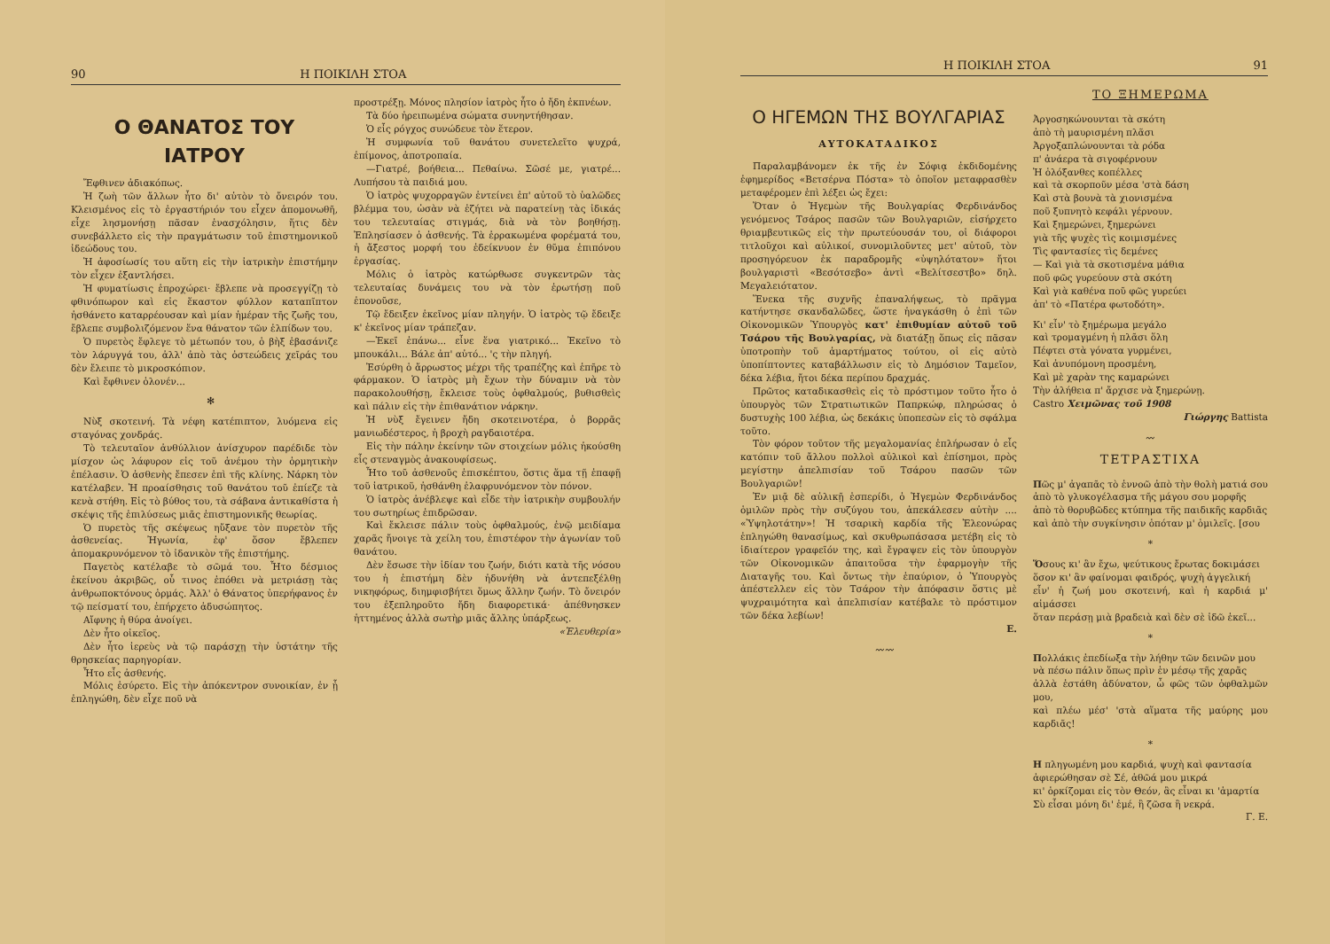90 Η ΠΟΙΚΙΛΗ ΣΤΟΑ
Ο ΘΑΝΑΤΟΣ ΤΟΥ ΙΑΤΡΟΥ
Ἔφθινεν ἀδιακόπως.
Ἡ ζωὴ τῶν ἄλλων ἦτο δι' αὐτὸν τὸ ὄνειρόν του. Κλεισμένος εἰς τὸ ἐργαστήριόν του εἶχεν ἀπομονωθῆ, εἶχε λησμονήσῃ πᾶσαν ἐνασχόλησιν, ἥτις δὲν συνεβάλλετο εἰς τὴν πραγμάτωσιν τοῦ ἐπιστημονικοῦ ἰδεώδους του.
Ἡ ἀφοσίωσίς του αὕτη εἰς τὴν ἰατρικὴν ἐπιστήμην τὸν εἶχεν ἐξαντλήσει.
Ἡ φυματίωσις ἐπροχώρει· ἔβλεπε νὰ προσεγγίζῃ τὸ φθινόπωρον καὶ εἰς ἕκαστον φύλλον καταπῖπτον ἠσθάνετο καταρρέουσαν καὶ μίαν ἡμέραν τῆς ζωῆς του, ἔβλεπε συμβολιζόμενον ἕνα θάνατον τῶν ἐλπίδων του.
Ὁ πυρετὸς ἔφλεγε τὸ μέτωπόν του, ὁ βὴξ ἐβασάνιζε τὸν λάρυγγά του, ἀλλ' ἀπὸ τὰς ὀστεώδεις χεῖράς του δὲν ἔλειπε τὸ μικροσκόπιον.
Καὶ ἔφθινεν ὁλονέν...
✻
Νὺξ σκοτεινή. Τὰ νέφη κατέπιπτον, λυόμενα εἰς σταγόνας χονδράς.
Τὸ τελευταῖον ἀνθύλλιον ἀνίσχυρον παρέδιδε τὸν μίσχον ὡς λάφυρον εἰς τοῦ ἀνέμου τὴν ὁρμητικὴν ἐπέλασιν. Ὁ ἀσθενὴς ἔπεσεν ἐπὶ τῆς κλίνης. Νάρκη τὸν κατέλαβεν. Ἡ προαίσθησις τοῦ θανάτου τοῦ ἐπίεζε τὰ κενὰ στήθη. Εἰς τὸ βύθος του, τὰ σάβανα ἀντικαθίστα ἡ σκέψις τῆς ἐπιλύσεως μιᾶς ἐπιστημονικῆς θεωρίας.
Ὁ πυρετὸς τῆς σκέψεως ηὔξανε τὸν πυρετὸν τῆς ἀσθενείας. Ἠγωνία, ἐφ' ὅσον ἔβλεπεν ἀπομακρυνόμενον τὸ ἰδανικὸν τῆς ἐπιστήμης.
Παγετὸς κατέλαβε τὸ σῶμά του. Ἦτο δέσμιος ἐκείνου ἀκριβῶς, οὗ τινος ἐπόθει νὰ μετριάσῃ τὰς ἀνθρωποκτόνους ὁρμάς. Ἀλλ' ὁ Θάνατος ὑπερήφανος ἐν τῷ πείσματί του, ἐπήρχετο ἀδυσώπητος.
Αἴφνης ἡ θύρα ἀνοίγει.
Δὲν ἦτο οἰκεῖος.
Δὲν ἦτο ἱερεὺς νὰ τῷ παράσχῃ τὴν ὑστάτην τῆς θρησκείας παρηγορίαν.
Ἦτο εἷς ἀσθενής.
Μόλις ἐσύρετο. Εἰς τὴν ἀπόκεντρον συνοικίαν, ἐν ᾗ ἐπληγώθη, δὲν εἶχε ποῦ νὰ
προστρέξῃ. Μόνος πλησίον ἰατρὸς ἦτο ὁ ἤδη ἐκπνέων.
Τὰ δύο ἠρειπωμένα σώματα συνηντήθησαν.
Ὁ εἷς ρόγχος συνώδευε τὸν ἕτερον.
Ἡ συμφωνία τοῦ θανάτου συνετελεῖτο ψυχρά, ἐπίμονος, ἀποτροπαία.
—Γιατρέ, βοήθεια... Πεθαίνω. Σῶσέ με, γιατρέ... Λυπήσου τὰ παιδιά μου.
Ὁ ἰατρὸς ψυχορραγῶν ἐντείνει ἐπ' αὐτοῦ τὸ ὑαλῶδες βλέμμα του, ὡσὰν νὰ ἐζήτει νὰ παρατείνῃ τὰς ἰδικάς του τελευταίας στιγμάς, διὰ νὰ τὸν βοηθήσῃ. Ἐπλησίασεν ὁ ἀσθενής. Τὰ ἐρρακωμένα φορέματά του, ἡ ἄξεστος μορφή του ἐδείκνυον ἐν θῦμα ἐπιπόνου ἐργασίας.
Μόλις ὁ ἰατρὸς κατώρθωσε συγκεντρῶν τὰς τελευταίας δυνάμεις του νὰ τὸν ἐρωτήσῃ ποῦ ἐπονοῦσε,
Τῷ ἔδειξεν ἐκεῖνος μίαν πληγήν. Ὁ ἰατρὸς τῷ ἔδειξε κ' ἐκεῖνος μίαν τράπεζαν.
—Ἐκεῖ ἐπάνω... εἶνε ἕνα γιατρικό... Ἐκεῖνο τὸ μπουκάλι... Βάλε ἀπ' αὐτό... 'ς τὴν πληγή.
Ἐσύρθη ὁ ἄρρωστος μέχρι τῆς τραπέζης καὶ ἐπῆρε τὸ φάρμακον. Ὁ ἰατρὸς μὴ ἔχων τὴν δύναμιν νὰ τὸν παρακολουθήσῃ, ἔκλεισε τοὺς ὀφθαλμούς, βυθισθεὶς καὶ πάλιν εἰς τὴν ἐπιθανάτιον νάρκην.
Ἡ νὺξ ἔγεινεν ἤδη σκοτεινοτέρα, ὁ βορρᾶς μανιωδέστερος, ἡ βροχὴ ραγδαιοτέρα.
Εἰς τὴν πάλην ἐκείνην τῶν στοιχείων μόλις ἠκούσθη εἷς στεναγμὸς ἀνακουφίσεως.
Ἦτο τοῦ ἀσθενοῦς ἐπισκέπτου, ὅστις ἅμα τῇ ἐπαφῇ τοῦ ἰατρικοῦ, ἠσθάνθη ἐλαφρυνόμενον τὸν πόνον.
Ὁ ἰατρὸς ἀνέβλεψε καὶ εἶδε τὴν ἰατρικὴν συμβουλήν του σωτηρίως ἐπιδρῶσαν.
Καὶ ἔκλεισε πάλιν τοὺς ὀφθαλμούς, ἐνῷ μειδίαμα χαρᾶς ἤνοιγε τὰ χείλη του, ἐπιστέφον τὴν ἀγωνίαν τοῦ θανάτου.
Δὲν ἔσωσε τὴν ἰδίαν του ζωήν, διότι κατὰ τῆς νόσου του ἡ ἐπιστήμη δὲν ἠδυνήθη νὰ ἀντεπεξέλθῃ νικηφόρως, διημφισβήτει ὅμως ἄλλην ζωήν. Τὸ ὄνειρόν του ἐξεπληροῦτο ἤδη διαφορετικά· ἀπέθνησκεν ἡττημένος ἀλλὰ σωτὴρ μιᾶς ἄλλης ὑπάρξεως.
«Ἐλευθερία»
Η ΠΟΙΚΙΛΗ ΣΤΟΑ 91
Ο ΗΓΕΜΩΝ ΤΗΣ ΒΟΥΛΓΑΡΙΑΣ
ΑΥΤΟΚΑΤΑΔΙΚΟΣ
Παραλαμβάνομεν ἐκ τῆς ἐν Σόφιᾳ ἐκδιδομένης ἐφημερίδος «Βετσέρνα Πόστα» τὸ ὁποῖον μεταφρασθὲν μεταφέρομεν ἐπὶ λέξει ὡς ἔχει:
Ὅταν ὁ Ἡγεμὼν τῆς Βουλγαρίας Φερδινάνδος γενόμενος Τσάρος πασῶν τῶν Βουλγαριῶν, εἰσήρχετο θριαμβευτικῶς εἰς τὴν πρωτεύουσάν του, οἱ διάφοροι τιτλοῦχοι καὶ αὐλικοί, συνομιλοῦντες μετ' αὐτοῦ, τὸν προσηγόρευον ἐκ παραδρομῆς «ὑψηλότατον» ἤτοι βουλγαριστὶ «Βεσότσεβο» ἀντὶ «Βελίτσεστβο» δηλ. Μεγαλειότατον.
Ἕνεκα τῆς συχνῆς ἐπαναλήψεως, τὸ πρᾶγμα κατήντησε σκανδαλῶδες, ὥστε ἠναγκάσθη ὁ ἐπὶ τῶν Οἰκονομικῶν Ὑπουργὸς κατ' ἐπιθυμίαν αὐτοῦ τοῦ Τσάρου τῆς Βουλγαρίας, νὰ διατάξῃ ὅπως εἰς πᾶσαν ὑποτροπὴν τοῦ ἁμαρτήματος τούτου, οἱ εἰς αὐτὸ ὑποπίπτοντες καταβάλλωσιν εἰς τὸ Δημόσιον Ταμεῖον, δέκα λέβια, ἤτοι δέκα περίπου δραχμάς.
Πρῶτος καταδικασθεὶς εἰς τὸ πρόστιμον τοῦτο ἦτο ὁ ὑπουργὸς τῶν Στρατιωτικῶν Παπρκώφ, πληρώσας ὁ δυστυχὴς 100 λέβια, ὡς δεκάκις ὑποπεσὼν εἰς τὸ σφάλμα τοῦτο.
Τὸν φόρον τοῦτον τῆς μεγαλομανίας ἐπλήρωσαν ὁ εἷς κατόπιν τοῦ ἄλλου πολλοὶ αὐλικοὶ καὶ ἐπίσημοι, πρὸς μεγίστην ἀπελπισίαν τοῦ Τσάρου πασῶν τῶν Βουλγαριῶν!
Ἐν μιᾷ δὲ αὐλικῇ ἑσπερίδι, ὁ Ἡγεμὼν Φερδινάνδος ὁμιλῶν πρὸς τὴν συζύγου του, ἀπεκάλεσεν αὐτὴν .... «Ὑψηλοτάτην»! Ἡ τσαρικὴ καρδία τῆς Ἐλεονώρας ἐπληγώθη θανασίμως, καὶ σκυθρωπάσασα μετέβη εἰς τὸ ἰδιαίτερον γραφεῖόν της, καὶ ἔγραψεν εἰς τὸν ὑπουργὸν τῶν Οἰκονομικῶν ἀπαιτοῦσα τὴν ἐφαρμογὴν τῆς Διαταγῆς του. Καὶ ὄντως τὴν ἐπαύριον, ὁ Ὑπουργὸς ἀπέστελλεν εἰς τὸν Τσάρον τὴν ἀπόφασιν ὅστις μὲ ψυχραιμότητα καὶ ἀπελπισίαν κατέβαλε τὸ πρόστιμον τῶν δέκα λεβίων!
Ε.
〰〰
ΤΟ ΞΗΜΕΡΩΜΑ
Ἀργοσηκώνουνται τὰ σκότη
ἀπὸ τὴ μαυρισμένη πλᾶσι
Ἀργοξαπλώνουνται τὰ ρόδα
π' ἀνάερα τὰ σιγοφέρνουν
Ἡ ὁλόξανθες κοπέλλες
καὶ τὰ σκορποῦν μέσα 'στὰ δάση
Καὶ στὰ βουνὰ τὰ χιονισμένα
ποῦ ξυπνητὸ κεφάλι γέρνουν.
Καὶ ξημερώνει, ξημερώνει
γιὰ τῆς ψυχὲς τὶς κοιμισμένες
Τὶς φαντασίες τὶς δεμένες
— Καὶ γιὰ τὰ σκοτισμένα μάθια
ποῦ φῶς γυρεύουν στὰ σκότη
Καὶ γιὰ καθένα ποῦ φῶς γυρεύει
ἀπ' τὸ «Πατέρα φωτοδότη».
Κι' εἶν' τὸ ξημέρωμα μεγάλο
καὶ τρομαγμένη ἡ πλᾶσι ὅλη
Πέφτει στὰ γόνατα γυρμένει,
Καὶ ἀνυπόμονη προσμένη,
Καὶ μὲ χαρὰν της καμαρώνει
Τὴν ἀλήθεια π' ἄρχισε νὰ ξημερώνῃ.
Castro Χειμῶνας τοῦ 1908
Γιώργης Battista
〰
ΤΕΤΡΑΣΤΙΧΑ
Πῶς μ' ἀγαπᾶς τὸ ἐννοῶ ἀπὸ τὴν θολὴ ματιά σου
ἀπὸ τὸ γλυκογέλασμα τῆς μάγου σου μορφῆς
ἀπὸ τὸ θορυβῶδες κτύπημα τῆς παιδικῆς καρδιᾶς
καὶ ἀπὸ τὴν συγκίνησιν ὁπόταν μ' ὁμιλεῖς. [σου
*
Ὅσους κι' ἂν ἔχω, ψεύτικους ἔρωτας δοκιμάσει
ὅσον κι' ἂν φαίνομαι φαιδρός, ψυχὴ ἀγγελική
εἶν' ἡ ζωή μου σκοτεινή, καὶ ἡ καρδιά μ' αἱμάσσει
ὅταν περάσῃ μιὰ βραδειὰ καὶ δὲν σὲ ἰδῶ ἐκεῖ...
*
Πολλάκις ἐπεδίωξα τὴν λήθην τῶν δεινῶν μου
νὰ πέσω πάλιν ὅπως πρὶν ἐν μέσῳ τῆς χαρᾶς
ἀλλὰ ἐστάθη ἀδύνατον, ὦ φῶς τῶν ὀφθαλμῶν μου,
καὶ πλέω μέσ' 'στὰ αἵματα τῆς μαύρης μου καρδιᾶς!
*
Η πληγωμένη μου καρδιά, ψυχὴ καὶ φαντασία
ἀφιερώθησαν σὲ Σέ, ἀθῶά μου μικρά
κι' ὁρκίζομαι εἰς τὸν Θεόν, ἂς εἶναι κι 'ἁμαρτία
Σὺ εἶσαι μόνη δι' ἐμέ, ἢ ζῶσα ἢ νεκρά.
Γ. Ε.